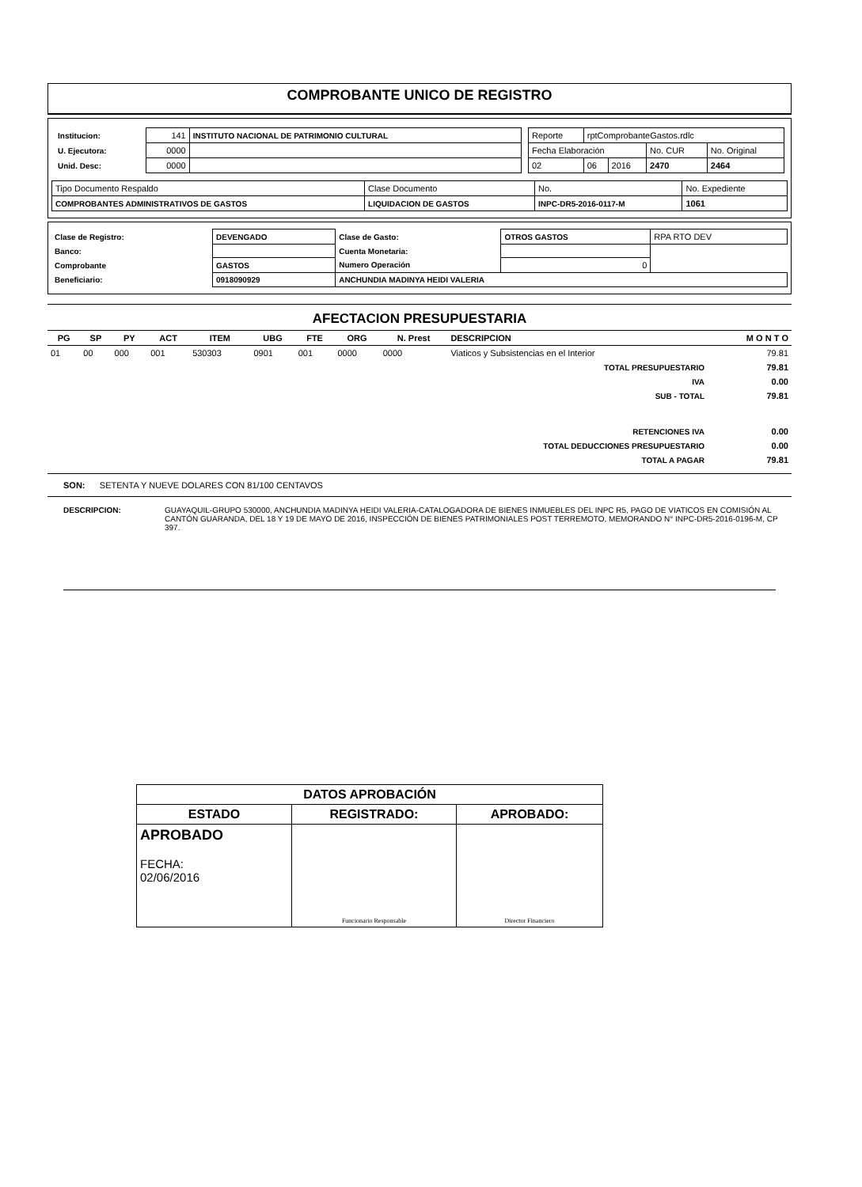COMPROBANTE UNICO DE REGISTRO
| / Institucion: / 141 / INSTITUTO NACIONAL DE PATRIMONIO CULTURAL / / U. Ejecutora: / 0000 / / / Unid. Desc: / 0000 / / | / Reporte / rptComprobanteGastos.rdlc / / / / / Fecha Elaboración / / / No. CUR / No. Original / / 02 / 06 / 2016 / 2470 / 2464 / |
| Tipo Documento Respaldo | Clase Documento | No. | No. Expediente |
| COMPROBANTES ADMINISTRATIVOS DE GASTOS | LIQUIDACION DE GASTOS | INPC-DR5-2016-0117-M | 1061 |
| Clase de Registro: | DEVENGADO | Clase de Gasto: | OTROS GASTOS | RPA RTO DEV |
| Banco: | | Cuenta Monetaria: | | |
| Comprobante | GASTOS | Numero Operación | 0 | |
| Beneficiario: | 0918090929 | ANCHUNDIA MADINYA HEIDI VALERIA | | |
AFECTACION PRESUPUESTARIA
| PG | SP | PY | ACT | ITEM | UBG | FTE | ORG | N. Prest | DESCRIPCION | M O N T O |
| --- | --- | --- | --- | --- | --- | --- | --- | --- | --- | --- |
| 01 | 00 | 000 | 001 | 530303 | 0901 | 001 | 0000 | 0000 | Viaticos y Subsistencias en el Interior | 79.81 |
| TOTAL PRESUPUESTARIO | | | | | | | | | | 79.81 |
| IVA | | | | | | | | | | 0.00 |
| SUB - TOTAL | | | | | | | | | | 79.81 |
| RETENCIONES IVA | | | | | | | | | | 0.00 |
| TOTAL DEDUCCIONES PRESUPUESTARIO | | | | | | | | | | 0.00 |
| TOTAL A PAGAR | | | | | | | | | | 79.81 |
SON: SETENTA Y NUEVE DOLARES CON 81/100 CENTAVOS
| DESCRIPCION: | GUAYAQUIL-GRUPO 530000, ANCHUNDIA MADINYA HEIDI VALERIA-CATALOGADORA DE BIENES INMUEBLES DEL INPC R5, PAGO DE VIATICOS EN COMISIÓN AL CANTÓN GUARANDA, DEL 18 Y 19 DE MAYO DE 2016, INSPECCIÓN DE BIENES PATRIMONIALES POST TERREMOTO, MEMORANDO N° INPC-DR5-2016-0196-M, CP 397. |
| DATOS APROBACIÓN | | |
| ESTADO | REGISTRADO: | APROBADO: |
| APROBADO FECHA: 02/06/2016 | Funcionario Responsable | Director Financiero |